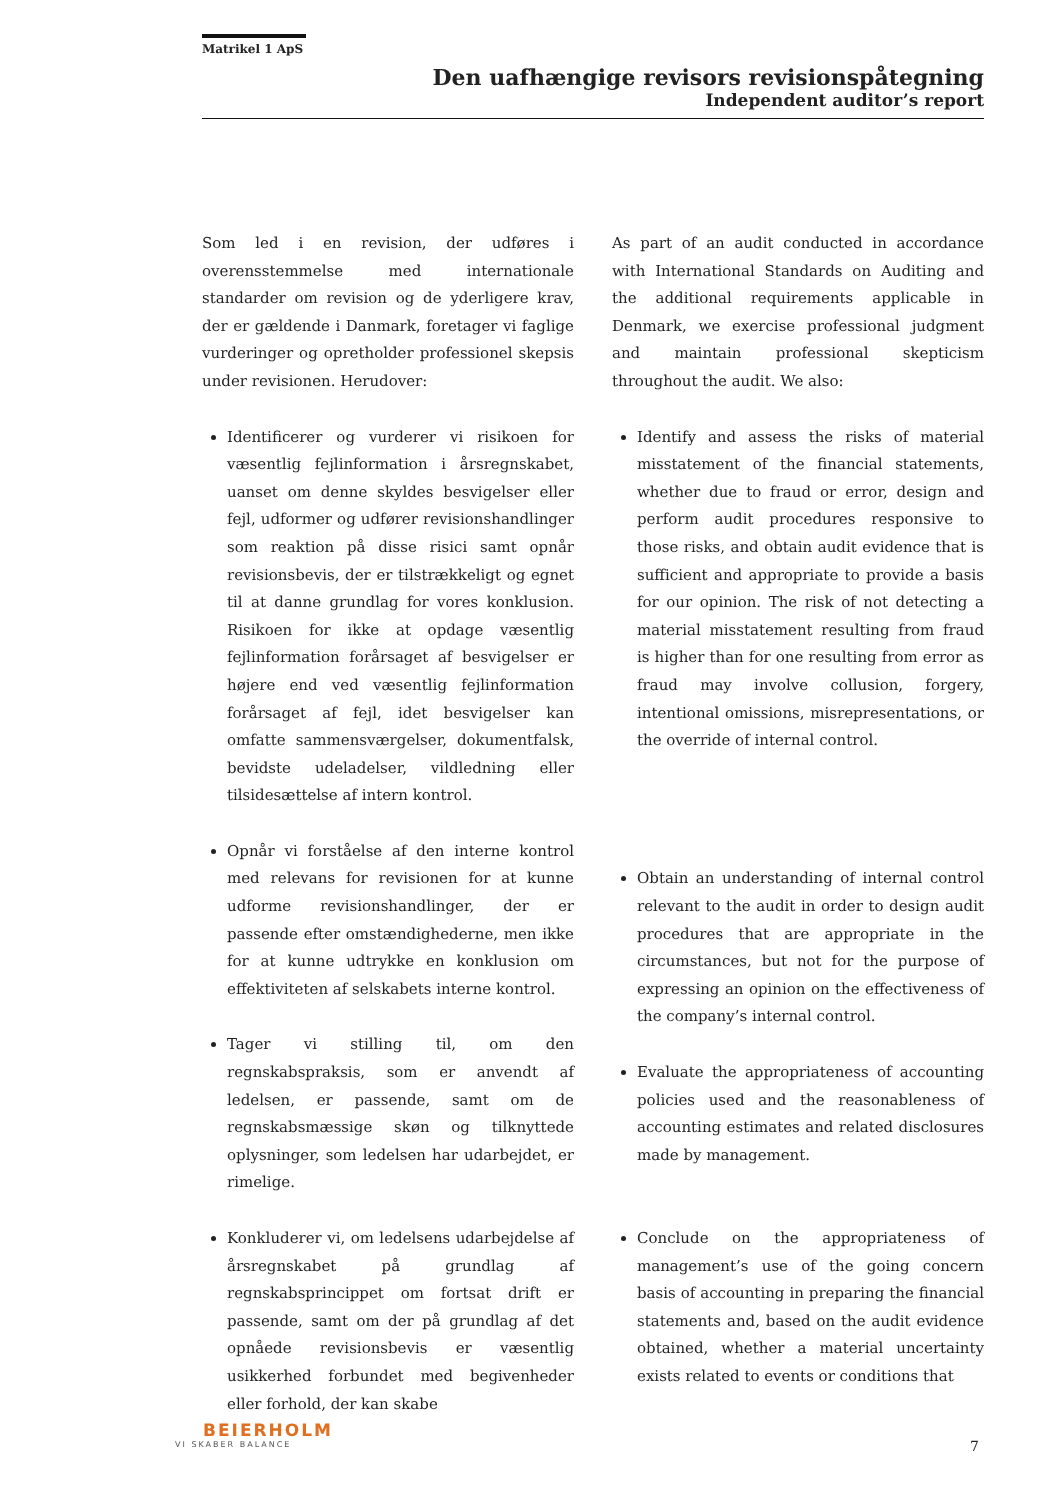Matrikel 1 ApS
Den uafhængige revisors revisionspåtegning
Independent auditor’s report
Som led i en revision, der udføres i overensstemmelse med internationale standarder om revision og de yderligere krav, der er gældende i Danmark, foretager vi faglige vurderinger og opretholder professionel skepsis under revisionen. Herudover:
Identificerer og vurderer vi risikoen for væsentlig fejlinformation i årsregnskabet, uanset om denne skyldes besvigelser eller fejl, udformer og udfører revisionshandlinger som reaktion på disse risici samt opnår revisionsbevis, der er tilstrækkeligt og egnet til at danne grundlag for vores konklusion. Risikoen for ikke at opdage væsentlig fejlinformation forårsaget af besvigelser er højere end ved væsentlig fejlinformation forårsaget af fejl, idet besvigelser kan omfatte sammensværgelser, dokumentfalsk, bevidste udeladelser, vildledning eller tilsidesættelse af intern kontrol.
Opnår vi forståelse af den interne kontrol med relevans for revisionen for at kunne udforme revisionshandlinger, der er passende efter omstændighederne, men ikke for at kunne udtrykke en konklusion om effektiviteten af selskabets interne kontrol.
Tager vi stilling til, om den regnskabspraksis, som er anvendt af ledelsen, er passende, samt om de regnskabsmæssige skøn og tilknyttede oplysninger, som ledelsen har udarbejdet, er rimelige.
Konkluderer vi, om ledelsens udarbejdelse af årsregnskabet på grundlag af regnskabsprincippet om fortsat drift er passende, samt om der på grundlag af det opnåede revisionsbevis er væsentlig usikkerhed forbundet med begivenheder eller forhold, der kan skabe
As part of an audit conducted in accordance with International Standards on Auditing and the additional requirements applicable in Denmark, we exercise professional judgment and maintain professional skepticism throughout the audit. We also:
Identify and assess the risks of material misstatement of the financial statements, whether due to fraud or error, design and perform audit procedures responsive to those risks, and obtain audit evidence that is sufficient and appropriate to provide a basis for our opinion. The risk of not detecting a material misstatement resulting from fraud is higher than for one resulting from error as fraud may involve collusion, forgery, intentional omissions, misrepresentations, or the override of internal control.
Obtain an understanding of internal control relevant to the audit in order to design audit procedures that are appropriate in the circumstances, but not for the purpose of expressing an opinion on the effectiveness of the company’s internal control.
Evaluate the appropriateness of accounting policies used and the reasonableness of accounting estimates and related disclosures made by management.
Conclude on the appropriateness of management’s use of the going concern basis of accounting in preparing the financial statements and, based on the audit evidence obtained, whether a material uncertainty exists related to events or conditions that
BEIERHOLM
VI SKABER BALANCE
7